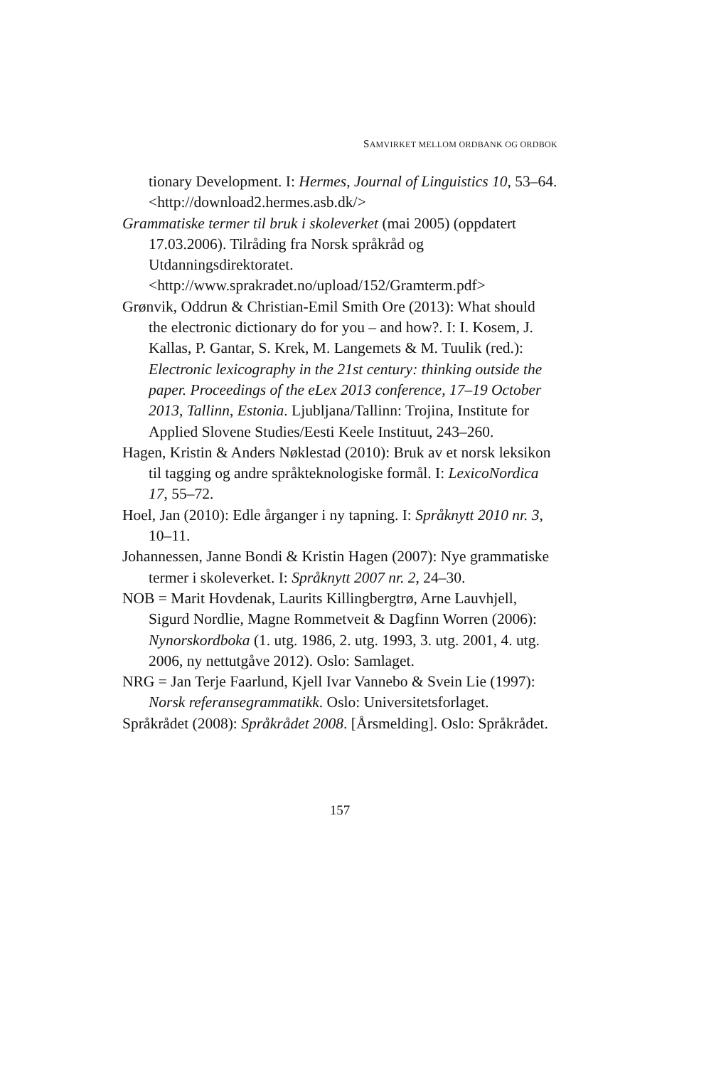SAMVIRKET MELLOM ORDBANK OG ORDBOK
tionary Development. I: Hermes, Journal of Linguistics 10, 53–64. <http://download2.hermes.asb.dk/>
Grammatiske termer til bruk i skoleverket (mai 2005) (oppdatert 17.03.2006). Tilråding fra Norsk språkråd og Utdanningsdirektoratet.
<http://www.sprakradet.no/upload/152/Gramterm.pdf>
Grønvik, Oddrun & Christian-Emil Smith Ore (2013): What should the electronic dictionary do for you – and how?. I: I. Kosem, J. Kallas, P. Gantar, S. Krek, M. Langemets & M. Tuulik (red.): Electronic lexicography in the 21st century: thinking outside the paper. Proceedings of the eLex 2013 conference, 17–19 October 2013, Tallinn, Estonia. Ljubljana/Tallinn: Trojina, Institute for Applied Slovene Studies/Eesti Keele Instituut, 243–260.
Hagen, Kristin & Anders Nøklestad (2010): Bruk av et norsk leksikon til tagging og andre språkteknologiske formål. I: LexicoNordica 17, 55–72.
Hoel, Jan (2010): Edle årganger i ny tapning. I: Språknytt 2010 nr. 3, 10–11.
Johannessen, Janne Bondi & Kristin Hagen (2007): Nye grammatiske termer i skoleverket. I: Språknytt 2007 nr. 2, 24–30.
NOB = Marit Hovdenak, Laurits Killingbergtrø, Arne Lauvhjell, Sigurd Nordlie, Magne Rommetveit & Dagfinn Worren (2006): Nynorskordboka (1. utg. 1986, 2. utg. 1993, 3. utg. 2001, 4. utg. 2006, ny nettutgåve 2012). Oslo: Samlaget.
NRG = Jan Terje Faarlund, Kjell Ivar Vannebo & Svein Lie (1997): Norsk referansegrammatikk. Oslo: Universitetsforlaget.
Språkrådet (2008): Språkrådet 2008. [Årsmelding]. Oslo: Språkrådet.
157